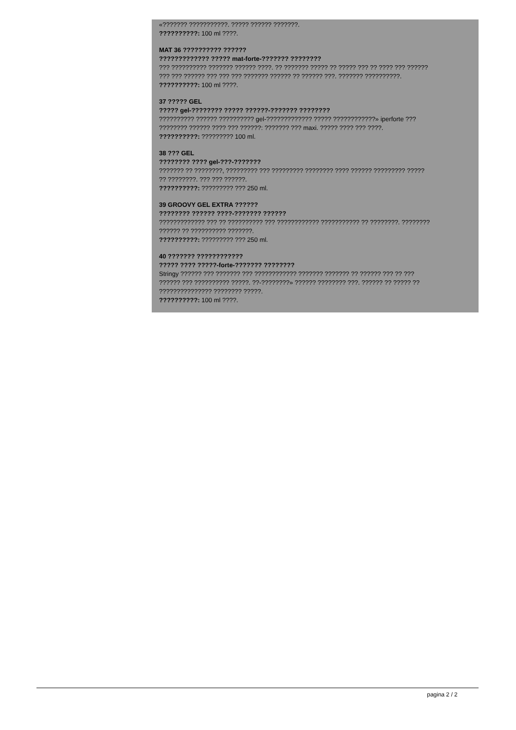«??????? ???????????. ????? ?????? ???????.
??????????: 100 ml ????.
MAT 36 ?????????? ??????
????????????? ????? mat-forte-??????? ????????
??? ?????????? ??????? ?????? ????. ?? ??????? ????? ?? ????? ??? ?? ???? ??? ??????
??? ??? ?????? ??? ??? ??? ??????? ?????? ?? ?????? ???. ??????? ??????????.
??????????: 100 ml ????.
37 ????? GEL
????? gel-???????? ????? ??????-??????? ????????
?????????? ?????? ?????????? gel-????????????? ????? ????????????» iperforte ???
???????? ?????? ???? ??? ??????: ??????? ??? maxi. ????? ???? ??? ????.
??????????: ????????? 100 ml.
38 ??? GEL
???????? ???? gel-???-???????
??????? ?? ????????, ????????? ??? ????????? ???????? ???? ?????? ????????? ?????
?? ????????. ??? ??? ??????.
??????????: ????????? ??? 250 ml.
39 GROOVY GEL EXTRA ??????
???????? ?????? ????-??????? ??????
????????????? ??? ?? ?????????? ??? ???????????? ??????????? ?? ????????. ????????
?????? ?? ?????????? ???????.
??????????: ????????? ??? 250 ml.
40 ??????? ????????????
????? ???? ?????-forte-??????? ????????
Stringy ?????? ??? ??????? ??? ???????????? ??????? ??????? ?? ?????? ??? ?? ???
?????? ??? ?????????? ?????. ??-????????» ?????? ???????? ???. ?????? ?? ????? ??
??????????????? ???????? ?????.
??????????: 100 ml ????.
pagina 2 / 2